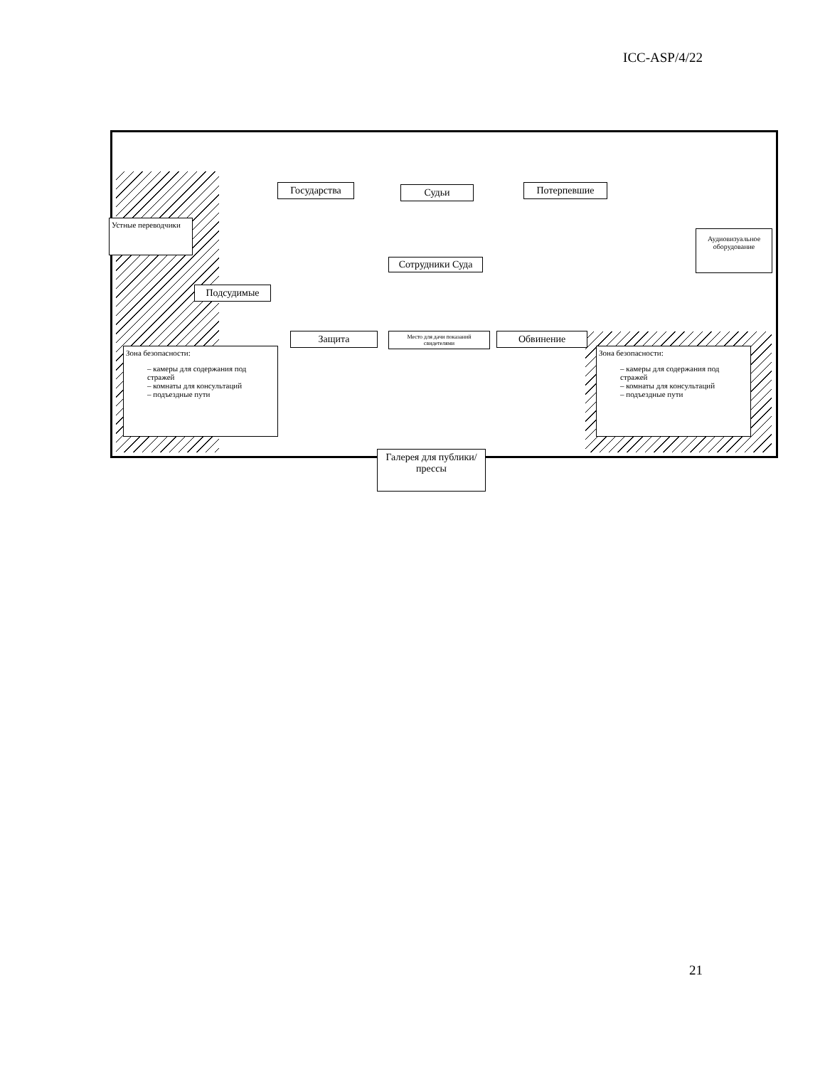ICC-ASP/4/22
Государства Судьи Потерпевшие
Устные переводчики
Сотрудники Суда
Аудиовизуальное оборудование
Подсудимые
Защита
Место для дачи показаний свидетелями
Обвинение
Зона безопасности:
– камеры для содержания под стражей
– комнаты для консультаций
– подъездные пути
Зона безопасности:
– камеры для содержания под стражей
– комнаты для консультаций
– подъездные пути
Галерея для публики/прессы
21